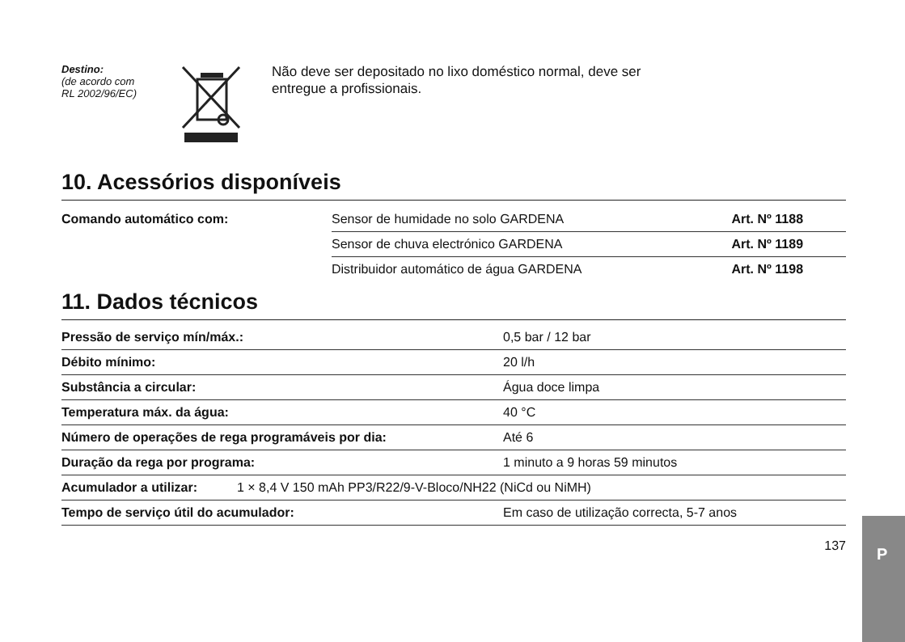Destino:
(de acordo com
RL 2002/96/EC)
Não deve ser depositado no lixo doméstico normal, deve ser
entregue a profissionais.
10. Acessórios disponíveis
| Comando automático com: | Sensor de humidade no solo GARDENA | Art. Nº 1188 |
| | Sensor de chuva electrónico GARDENA | Art. Nº 1189 |
| | Distribuidor automático de água GARDENA | Art. Nº 1198 |
11. Dados técnicos
| Pressão de serviço mín/máx.: | 0,5 bar / 12 bar |
| Débito mínimo: | 20 l/h |
| Substância a circular: | Água doce limpa |
| Temperatura máx. da água: | 40 °C |
| Número de operações de rega programáveis por dia: | Até 6 |
| Duração da rega por programa: | 1 minuto a 9 horas 59 minutos |
| Acumulador a utilizar: 1 × 8,4 V 150 mAh PP3/R22/9-V-Bloco/NH22 (NiCd ou NiMH) | |
| Tempo de serviço útil do acumulador: | Em caso de utilização correcta, 5-7 anos |
137
P